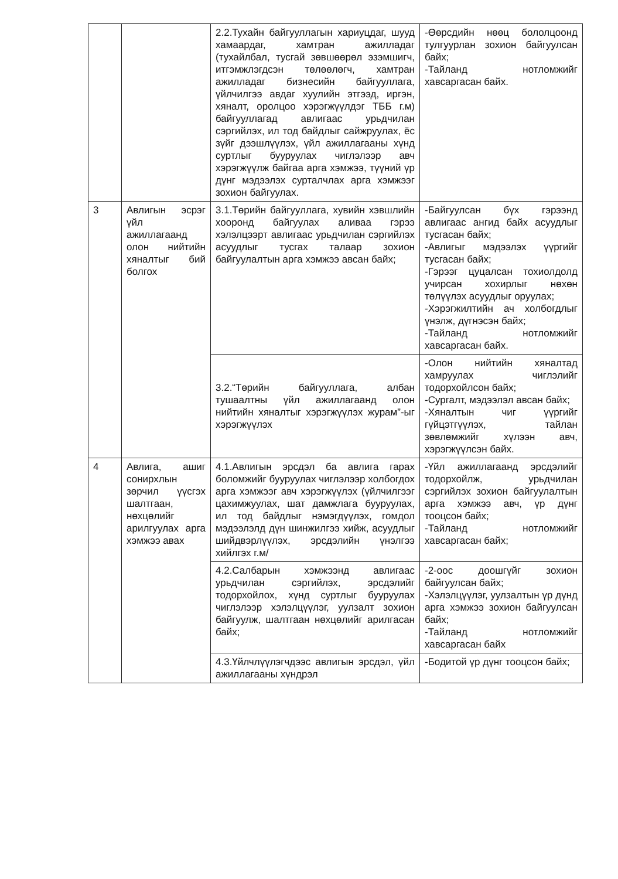| | | 2.2.Тухайн байгууллагын хариуцдаг, шууд хамаардаг, хамтран ажилладаг (тухайлбал, тусгай зөвшөөрөл эзэмшигч, итгэмжлэгдсэн төлөөлөгч, хамтран ажилладаг бизнесийн байгууллага, үйлчилгээ авдаг хуулийн этгээд, иргэн, хяналт, оролцоо хэрэгжүүлдэг ТББ г.м) байгууллагад авлигаас урьдчилан сэргийлэх, ил тод байдлыг сайжруулах, ёс зүйг дээшлүүлэх, үйл ажиллагааны хүнд суртлыг бууруулах чиглэлээр авч хэрэгжүүлж байгаа арга хэмжээ, түүний үр дүнг мэдээлэх сурталчлах арга хэмжээг зохион байгуулах. | -Өөрсдийн нөөц бололцоонд тулгуурлан зохион байгуулсан байх; -Тайланд нотломжийг хавсаргасан байх. |
| 3 | Авлигын эсрэг үйл ажиллагаанд олон нийтийн хяналтыг бий болгох | 3.1.Төрийн байгууллага, хувийн хэвшлийн хооронд байгуулах аливаа гэрээ хэлэлцээрт авлигаас урьдчилан сэргийлэх асуудлыг тусгах талаар зохион байгуулалтын арга хэмжээ авсан байх; | -Байгуулсан бүх гэрээнд авлигаас ангид байх асуудлыг тусгасан байх; -Авлигыг мэдээлэх үүргийг тусгасан байх; -Гэрээг цуцалсан тохиолдолд учирсан хохирлыг нөхөн төлүүлэх асуудлыг оруулах; -Хэрэгжилтийн ач холбогдлыг үнэлж, дүгнэсэн байх; -Тайланд нотломжийг хавсаргасан байх. |
| | | 3.2.“Төрийн байгууллага, албан тушаалтны үйл ажиллагаанд олон нийтийн хяналтыг хэрэгжүүлэх журам”-ыг хэрэгжүүлэх | -Олон нийтийн хяналтад хамруулах чиглэлийг тодорхойлсон байх; -Сургалт, мэдээлэл авсан байх; -Хяналтын чиг үүргийг гүйцэтгүүлэх, тайлан зөвлөмжийг хүлээн авч, хэрэгжүүлсэн байх. |
| 4 | Авлига, ашиг сонирхлын зөрчил үүсгэх шалтгаан, нөхцөлийг арилгуулах арга хэмжээ авах | 4.1.Авлигын эрсдэл ба авлига гарах боломжийг бууруулах чиглэлээр холбогдох арга хэмжээг авч хэрэгжүүлэх (үйлчилгээг цахимжуулах, шат дамжлага бууруулах, ил тод байдлыг нэмэгдүүлэх, гомдол мэдээлэлд дүн шинжилгээ хийж, асуудлыг шийдвэрлүүлэх, эрсдэлийн үнэлгээ хийлгэх г.м/ | -Үйл ажиллагаанд эрсдэлийг тодорхойлж, урьдчилан сэргийлэх зохион байгуулалтын арга хэмжээ авч, үр дүнг тооцсон байх; -Тайланд нотломжийг хавсаргасан байх; |
| | | 4.2.Салбарын хэмжээнд авлигаас урьдчилан сэргийлэх, эрсдэлийг тодорхойлох, хүнд суртлыг бууруулах чиглэлээр хэлэлцүүлэг, уулзалт зохион байгуулж, шалтгаан нөхцөлийг арилгасан байх; | -2-оос доошгүйг зохион байгуулсан байх; -Хэлэлцүүлэг, уулзалтын үр дүнд арга хэмжээ зохион байгуулсан байх; -Тайланд нотломжийг хавсаргасан байх |
| | | 4.3.Үйлчлүүлэгчдээс авлигын эрсдэл, үйл ажиллагааны хүндрэл | -Бодитой үр дүнг тооцсон байх; |